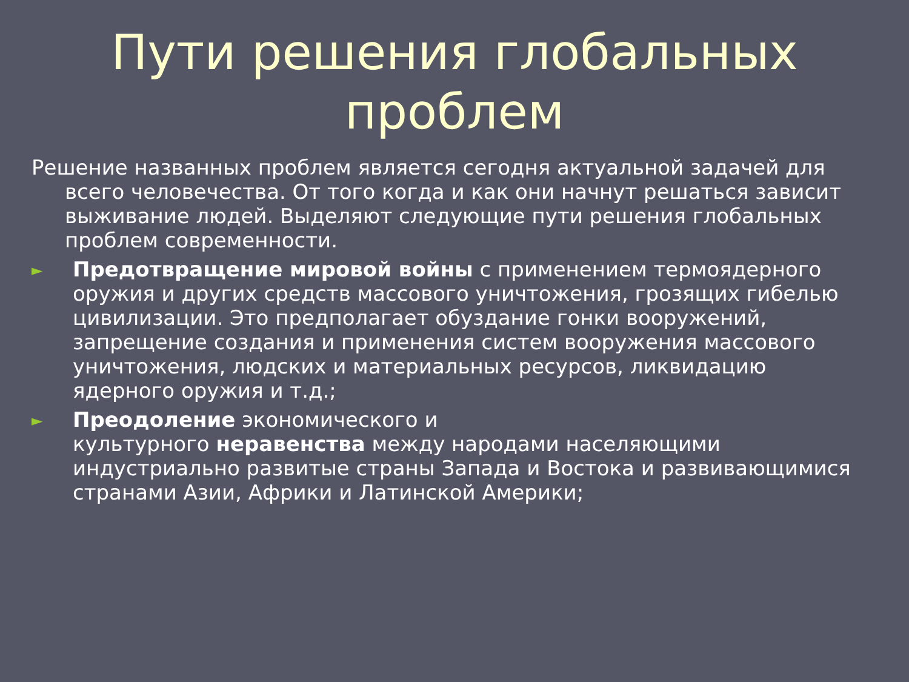Пути решения глобальных проблем
Решение названных проблем является сегодня актуальной задачей для всего человечества. От того когда и как они начнут решаться зависит выживание людей. Выделяют следующие пути решения глобальных проблем современности.
►
Предотвращение мировой войны с применением термоядерного оружия и других средств массового уничтожения, грозящих гибелью цивилизации. Это предполагает обуздание гонки вооружений, запрещение создания и применения систем вооружения массового уничтожения, людских и материальных ресурсов, ликвидацию ядерного оружия и т.д.;
►
Преодоление экономического и
культурного неравенства между народами населяющими индустриально развитые страны Запада и Востока и развивающимися странами Азии, Африки и Латинской Америки;